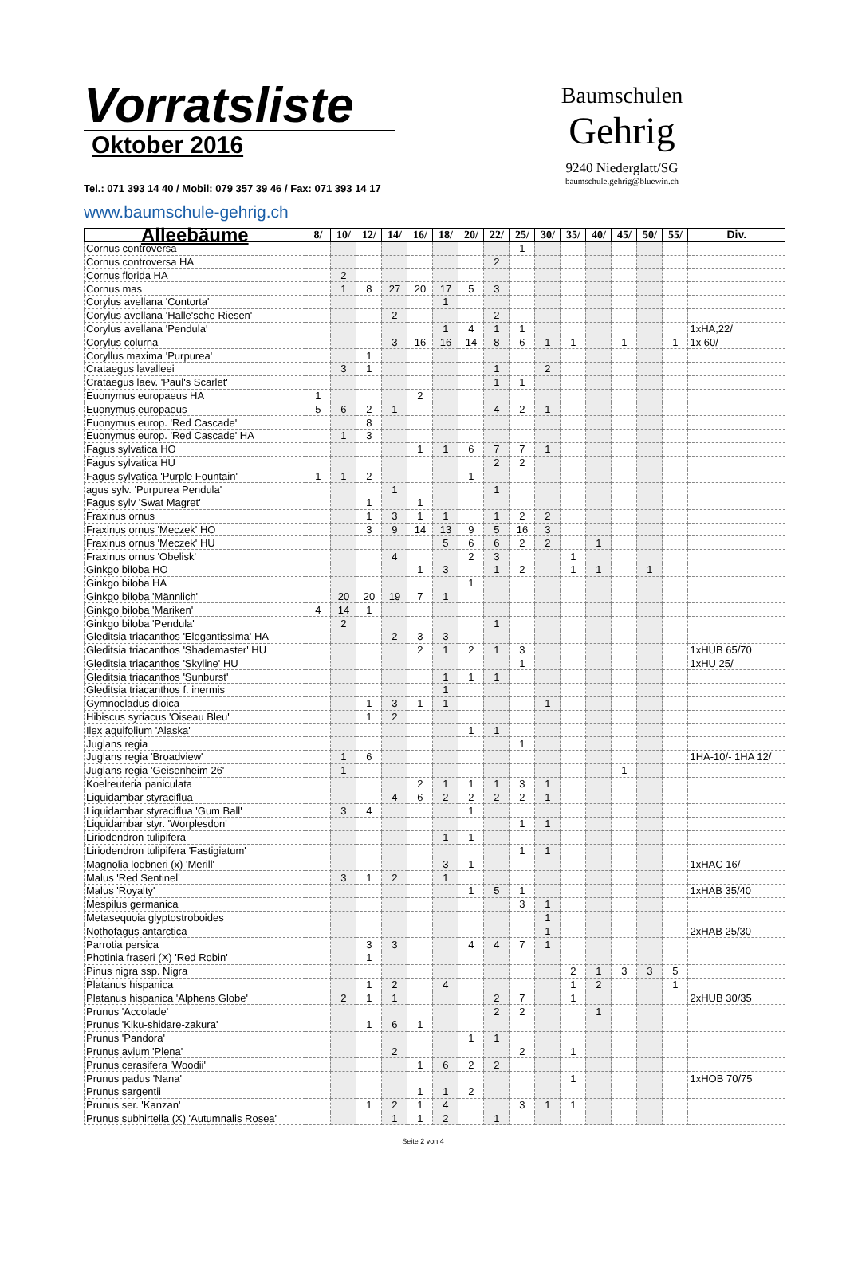Vorratsliste
Oktober 2016
Tel.: 071 393 14 40 / Mobil: 079 357 39 46 / Fax: 071 393 14 17
www.baumschule-gehrig.ch
Baumschulen
Gehrig
9240 Niederglatt/SG
baumschule.gehrig@bluewin.ch
| Alleebäume | 8/ | 10/ | 12/ | 14/ | 16/ | 18/ | 20/ | 22/ | 25/ | 30/ | 35/ | 40/ | 45/ | 50/ | 55/ | Div. |
| --- | --- | --- | --- | --- | --- | --- | --- | --- | --- | --- | --- | --- | --- | --- | --- | --- |
| Cornus controversa | | | | | | | | | 1 | | | | | | | |
| Cornus controversa HA | | | | | | | | 2 | | | | | | | | |
| Cornus florida HA | | 2 | | | | | | | | | | | | | | |
| Cornus mas | | 1 | 8 | 27 | 20 | 17 | 5 | 3 | | | | | | | | |
| Corylus avellana 'Contorta' | | | | | | 1 | | | | | | | | | | |
| Corylus avellana 'Halle'sche Riesen' | | | | 2 | | | | 2 | | | | | | | | |
| Corylus avellana 'Pendula' | | | | | | 1 | 4 | 1 | 1 | | | | | | | 1xHA,22/ |
| Corylus colurna | | | | 3 | 16 | 16 | 14 | 8 | 6 | 1 | 1 | | 1 | | 1 | 1x 60/ |
| Coryllus maxima 'Purpurea' | | | 1 | | | | | | | | | | | | | |
| Crataegus lavalleei | | 3 | 1 | | | | | 1 | | 2 | | | | | | |
| Crataegus laev. 'Paul's Scarlet' | | | | | | | | 1 | 1 | | | | | | | |
| Euonymus europaeus HA | 1 | | | | 2 | | | | | | | | | | | |
| Euonymus europaeus | 5 | 6 | 2 | 1 | | | | 4 | 2 | 1 | | | | | | |
| Euonymus europ. 'Red Cascade' | | | 8 | | | | | | | | | | | | | |
| Euonymus europ. 'Red Cascade' HA | | 1 | 3 | | | | | | | | | | | | | |
| Fagus sylvatica HO | | | | | 1 | 1 | 6 | 7 | 7 | 1 | | | | | | |
| Fagus sylvatica HU | | | | | | | | 2 | 2 | | | | | | | |
| Fagus sylvatica 'Purple Fountain' | 1 | 1 | 2 | | | | 1 | | | | | | | | | |
| agus sylv. 'Purpurea Pendula' | | | | 1 | | | | 1 | | | | | | | | |
| Fagus sylv 'Swat Magret' | | | 1 | | 1 | | | | | | | | | | | |
| Fraxinus ornus | | | 1 | 3 | 1 | 1 | | 1 | 2 | 2 | | | | | | |
| Fraxinus ornus 'Meczek' HO | | | 3 | 9 | 14 | 13 | 9 | 5 | 16 | 3 | | | | | | |
| Fraxinus ornus 'Meczek' HU | | | | | | 5 | 6 | 6 | 2 | 2 | | 1 | | | | |
| Fraxinus ornus 'Obelisk' | | | | 4 | | | 2 | 3 | | | 1 | | | | | |
| Ginkgo biloba HO | | | | | 1 | 3 | | 1 | 2 | | 1 | 1 | | 1 | | |
| Ginkgo biloba HA | | | | | | | 1 | | | | | | | | | |
| Ginkgo biloba 'Männlich' | | 20 | 20 | 19 | 7 | 1 | | | | | | | | | | |
| Ginkgo biloba 'Mariken' | 4 | 14 | 1 | | | | | | | | | | | | | |
| Ginkgo biloba 'Pendula' | | 2 | | | | | | 1 | | | | | | | | |
| Gleditsia triacanthos 'Elegantissima' HA | | | | 2 | 3 | 3 | | | | | | | | | | |
| Gleditsia triacanthos 'Shademaster' HU | | | | | 2 | 1 | 2 | 1 | 3 | | | | | | | 1xHUB 65/70 |
| Gleditsia triacanthos 'Skyline' HU | | | | | | | | | 1 | | | | | | | 1xHU 25/ |
| Gleditsia triacanthos 'Sunburst' | | | | | | 1 | 1 | 1 | | | | | | | | |
| Gleditsia triacanthos f. inermis | | | | | | 1 | | | | | | | | | | |
| Gymnocladus dioica | | | 1 | 3 | 1 | 1 | | | | 1 | | | | | | |
| Hibiscus syriacus 'Oiseau Bleu' | | | 1 | 2 | | | | | | | | | | | | |
| Ilex aquifolium 'Alaska' | | | | | | | 1 | 1 | | | | | | | | |
| Juglans regia | | | | | | | | | 1 | | | | | | | |
| Juglans regia 'Broadview' | | 1 | 6 | | | | | | | | | | | | | 1HA-10/- 1HA 12/ |
| Juglans regia 'Geisenheim 26' | | 1 | | | | | | | | | | | 1 | | | |
| Koelreuteria paniculata | | | | | 2 | 1 | 1 | 1 | 3 | 1 | | | | | | |
| Liquidambar styraciflua | | | | 4 | 6 | 2 | 2 | 2 | 2 | 1 | | | | | | |
| Liquidambar styraciflua 'Gum Ball' | | 3 | 4 | | | | 1 | | | | | | | | | |
| Liquidambar styr. 'Worplesdon' | | | | | | | | | 1 | 1 | | | | | | |
| Liriodendron tulipifera | | | | | | 1 | 1 | | | | | | | | | |
| Liriodendron tulipifera 'Fastigiatum' | | | | | | | | | 1 | 1 | | | | | | |
| Magnolia loebneri (x) 'Merill' | | | | | | 3 | 1 | | | | | | | | | 1xHAC 16/ |
| Malus 'Red Sentinel' | | 3 | 1 | 2 | | 1 | | | | | | | | | | |
| Malus 'Royalty' | | | | | | | 1 | 5 | 1 | | | | | | | 1xHAB 35/40 |
| Mespilus germanica | | | | | | | | | 3 | 1 | | | | | | |
| Metasequoia glyptostroboides | | | | | | | | | | 1 | | | | | | |
| Nothofagus antarctica | | | | | | | | | | 1 | | | | | | 2xHAB 25/30 |
| Parrotia persica | | | 3 | 3 | | | 4 | 4 | 7 | 1 | | | | | | |
| Photinia fraseri (X) 'Red Robin' | | | 1 | | | | | | | | | | | | | |
| Pinus nigra ssp. Nigra | | | | | | | | | | | 2 | 1 | 3 | 3 | 5 | |
| Platanus hispanica | | | 1 | 2 | | 4 | | | | | 1 | 2 | | | 1 | |
| Platanus hispanica 'Alphens Globe' | | 2 | 1 | 1 | | | | 2 | 7 | | 1 | | | | | 2xHUB 30/35 |
| Prunus 'Accolade' | | | | | | | | 2 | 2 | | | 1 | | | | |
| Prunus 'Kiku-shidare-zakura' | | | 1 | 6 | 1 | | | | | | | | | | | |
| Prunus 'Pandora' | | | | | | | 1 | 1 | | | | | | | | |
| Prunus avium 'Plena' | | | | 2 | | | | | 2 | | 1 | | | | | |
| Prunus cerasifera 'Woodii' | | | | | 1 | 6 | 2 | 2 | | | | | | | | |
| Prunus padus 'Nana' | | | | | | | | | | | 1 | | | | | 1xHOB 70/75 |
| Prunus sargentii | | | | | 1 | 1 | 2 | | | | | | | | | |
| Prunus ser. 'Kanzan' | | | 1 | 2 | 1 | 4 | | | 3 | 1 | 1 | | | | | |
| Prunus subhirtella (X) 'Autumnalis Rosea' | | | | 1 | 1 | 2 | | 1 | | | | | | | | |
Seite 2 von 4